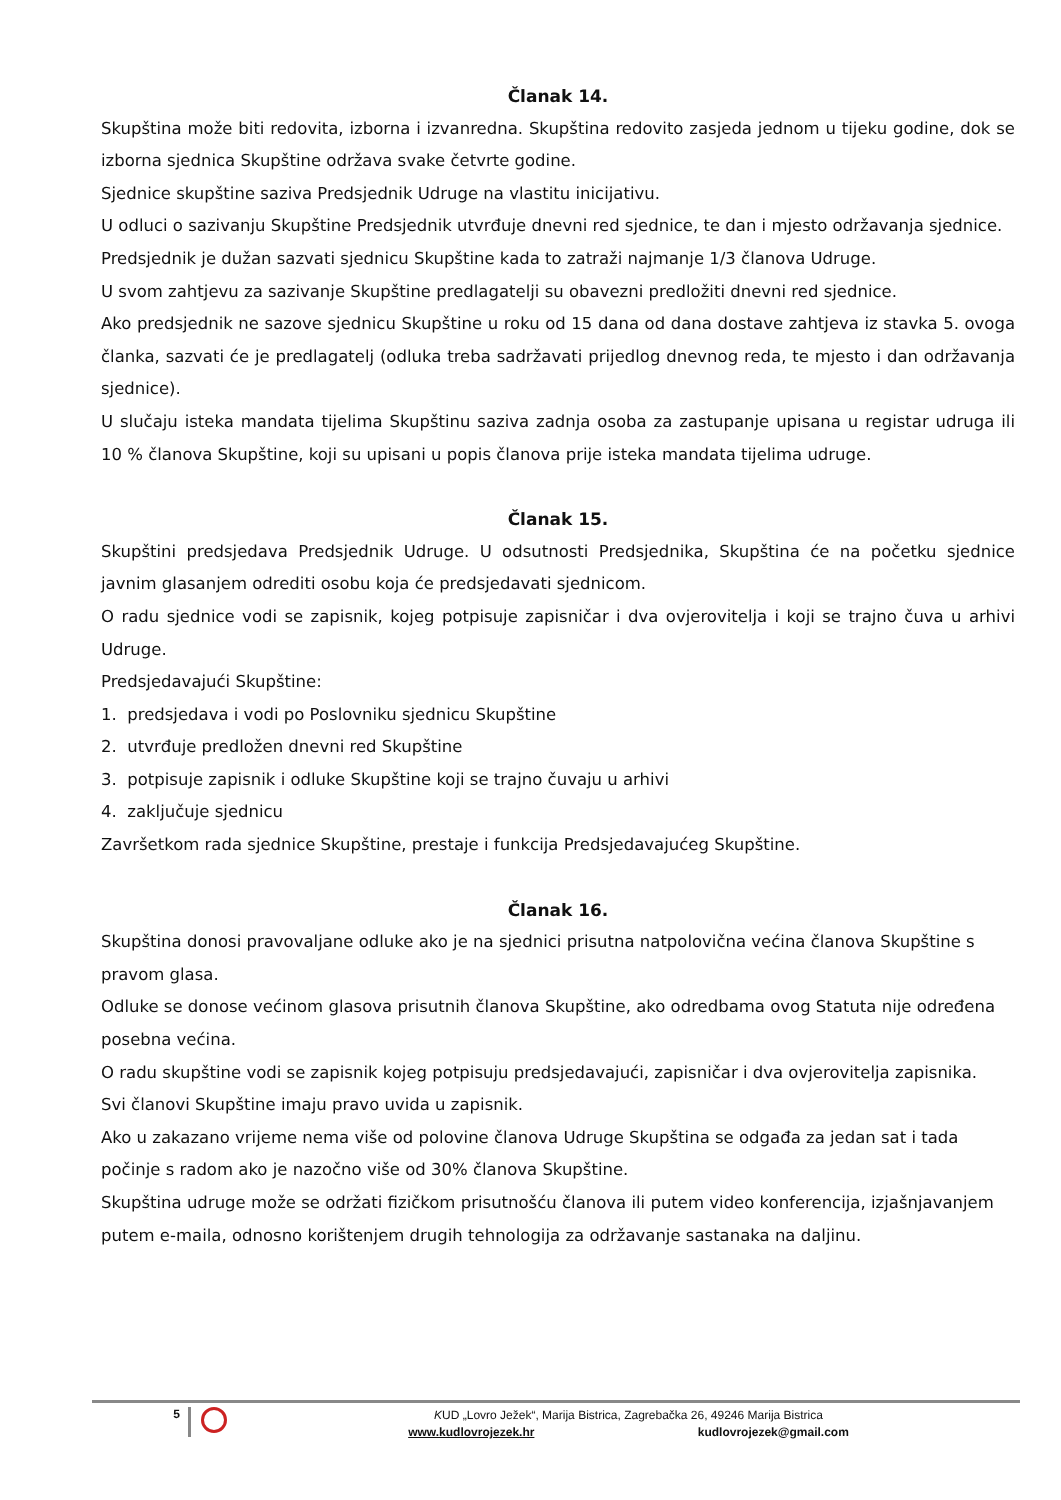Članak 14.
Skupština može biti redovita, izborna i izvanredna. Skupština redovito zasjeda jednom u tijeku godine, dok se izborna sjednica Skupštine održava svake četvrte godine.
Sjednice skupštine saziva Predsjednik Udruge na vlastitu inicijativu.
U odluci o sazivanju Skupštine Predsjednik utvrđuje dnevni red sjednice, te dan i mjesto održavanja sjednice.
Predsjednik je dužan sazvati sjednicu Skupštine kada to zatraži najmanje 1/3 članova Udruge.
U svom zahtjevu za sazivanje Skupštine predlagatelji su obavezni predložiti dnevni red sjednice.
Ako predsjednik ne sazove sjednicu Skupštine u roku od 15 dana od dana dostave zahtjeva iz stavka 5. ovoga članka, sazvati će je predlagatelj (odluka treba sadržavati prijedlog dnevnog reda, te mjesto i dan održavanja sjednice).
U slučaju isteka mandata tijelima Skupštinu saziva zadnja osoba za zastupanje upisana u registar udruga ili 10 % članova Skupštine, koji su upisani u popis članova prije isteka mandata tijelima udruge.
Članak 15.
Skupštini predsjedava Predsjednik Udruge. U odsutnosti Predsjednika, Skupština će na početku sjednice javnim glasanjem odrediti osobu koja će predsjedavati sjednicom.
O radu sjednice vodi se zapisnik, kojeg potpisuje zapisničar i dva ovjerovitelja i koji se trajno čuva u arhivi Udruge.
Predsjedavajući Skupštine:
1. predsjedava i vodi po Poslovniku sjednicu Skupštine
2. utvrđuje predložen dnevni red Skupštine
3. potpisuje zapisnik i odluke Skupštine koji se trajno čuvaju u arhivi
4. zaključuje sjednicu
Završetkom rada sjednice Skupštine, prestaje i funkcija Predsjedavajućeg Skupštine.
Članak 16.
Skupština donosi pravovaljane odluke ako je na sjednici prisutna natpolovična većina članova Skupštine s pravom glasa.
Odluke se donose većinom glasova prisutnih članova Skupštine, ako odredbama ovog Statuta nije određena posebna većina.
O radu skupštine vodi se zapisnik kojeg potpisuju predsjedavajući, zapisničar i dva ovjerovitelja zapisnika.
Svi članovi Skupštine imaju pravo uvida u zapisnik.
Ako u zakazano vrijeme nema više od polovine članova Udruge Skupština se odgađa za jedan sat i tada počinje s radom ako je nazočno više od 30% članova Skupštine.
Skupština udruge može se održati fizičkom prisutnošću članova ili putem video konferencija, izjašnjavanjem putem e-maila, odnosno korištenjem drugih tehnologija za održavanje sastanaka na daljinu.
5
KUD „Lovro Ježek“, Marija Bistrica, Zagrebačka 26, 49246 Marija Bistrica
www.kudlovrojezek.hr kudlovrojezek@gmail.com